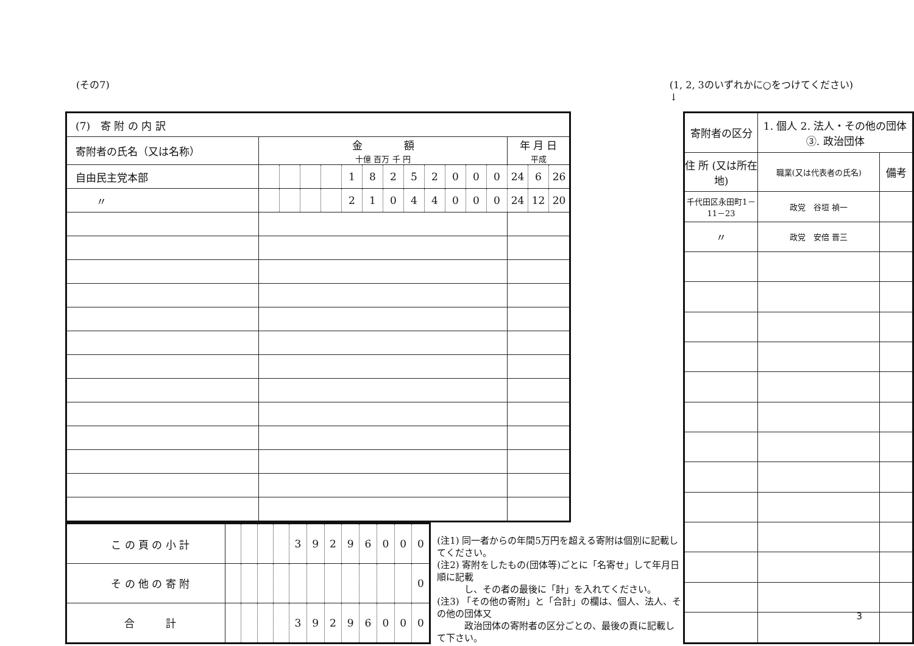(その7) (1, 2, 3のいずれかに○をつけてください)
↓
| (7) 寄 附 の 内 訳 | | | | | | | | | | | | | | | |
| 寄附者の氏名（又は名称） | 金 額 十億 百万 千 円 | | | | | | | | | | | | 年 月 日 平成 | | |
| 自由民主党本部 | | | | | 1 | 8 | 2 | 5 | 2 | 0 | 0 | 0 | 24 | 6 | 26 |
| 〃 | | | | | 2 | 1 | 0 | 4 | 4 | 0 | 0 | 0 | 24 | 12 | 20 |
| こ の 頁 の 小 計 | | | | | 3 | 9 | 2 | 9 | 6 | 0 | 0 | 0 |
| そ の 他 の 寄 附 | | | | | | | | | | | | 0 |
| 合 計 | | | | | 3 | 9 | 2 | 9 | 6 | 0 | 0 | 0 |
(注1) 同一者からの年間5万円を超える寄附は個別に記載してください。
(注2) 寄附をしたもの(団体等)ごとに「名寄せ」して年月日順に記載
　　　し、その者の最後に「計」を入れてください。
(注3) 「その他の寄附」と「合計」の欄は、個人、法人、その他の団体又
　　　政治団体の寄附者の区分ごとの、最後の頁に記載して下さい。
| 寄附者の区分 | 1. 個人 2. 法人・その他の団体 ③. 政治団体 | |
| 住 所 (又は所在地) | 職業(又は代表者の氏名) | 備考 |
| 千代田区永田町1－11－23 | 政党 谷垣 禎一 | |
| 〃 | 政党 安倍 晋三 | |
3